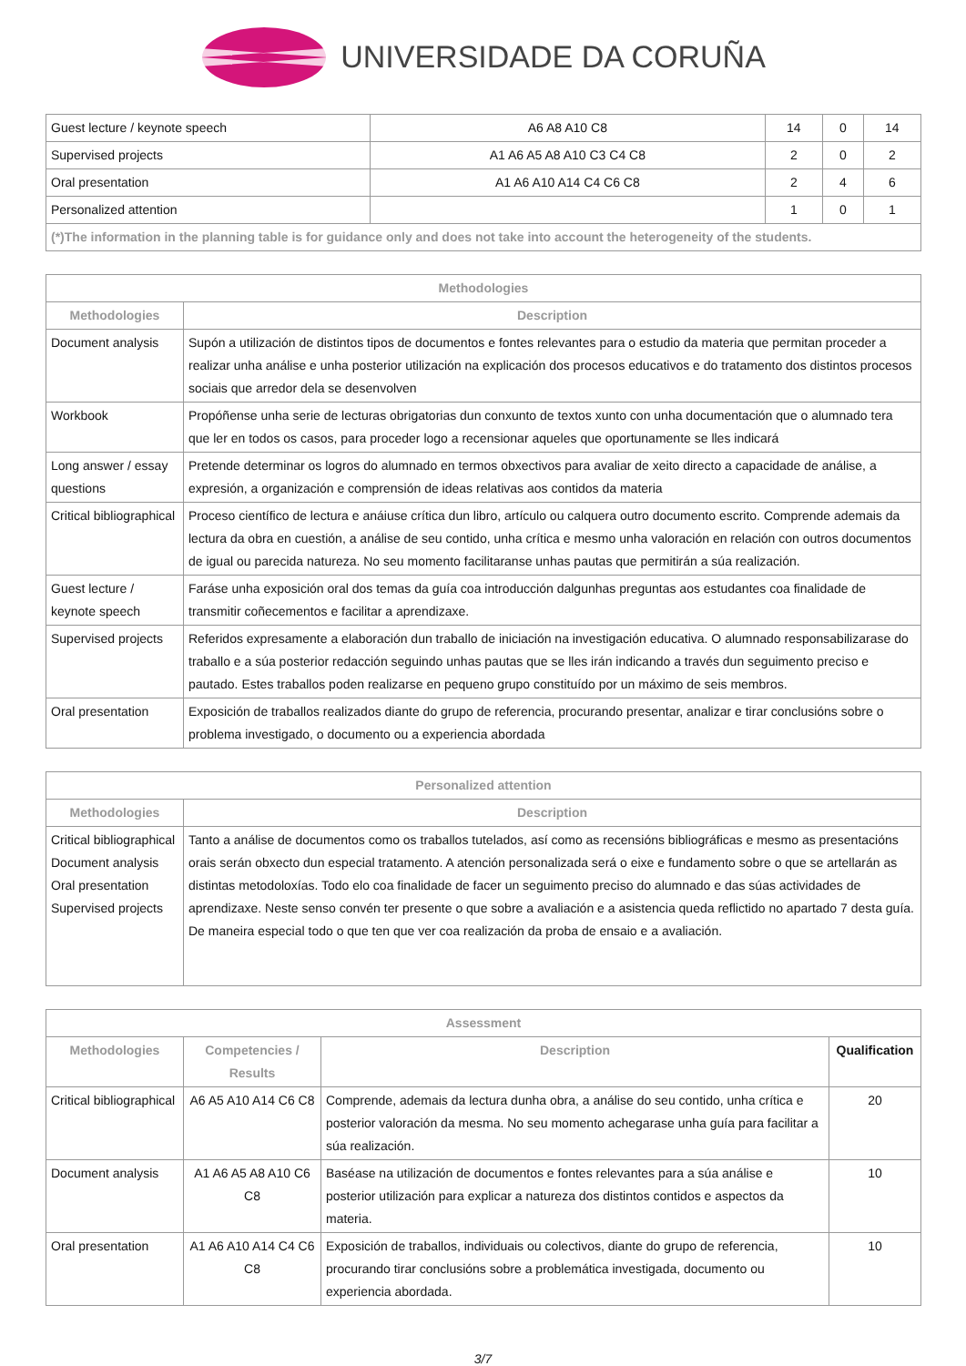UNIVERSIDADE DA CORUÑA
| Guest lecture / keynote speech | A6 A8 A10 C8 | 14 | 0 | 14 |
| Supervised projects | A1 A6 A5 A8 A10 C3 C4 C8 | 2 | 0 | 2 |
| Oral presentation | A1 A6 A10 A14 C4 C6 C8 | 2 | 4 | 6 |
| Personalized attention | | 1 | 0 | 1 |
| (*)The information in the planning table is for guidance only and does not take into account the heterogeneity of the students. | | | | |
| Methodologies | |
| --- | --- |
| Methodologies | Description |
| Document analysis | Supón a utilización de distintos tipos de documentos e fontes relevantes para o estudio da materia que permitan proceder a realizar unha análise e unha posterior utilización na explicación dos procesos educativos e do tratamento dos distintos procesos sociais que arredor dela se desenvolven |
| Workbook | Propóñense unha serie de lecturas obrigatorias dun conxunto de textos xunto con unha documentación que o alumnado tera que ler en todos os casos, para proceder logo a recensionar aqueles que oportunamente se lles indicará |
| Long answer / essay questions | Pretende determinar os logros do alumnado en termos obxectivos para avaliar de xeito directo a capacidade de análise, a expresión, a organización e comprensión de ideas relativas aos contidos da materia |
| Critical bibliographical | Proceso científico de lectura e anáiuse crítica dun libro, artículo ou calquera outro documento escrito. Comprende ademais da lectura da obra en cuestión, a análise de seu contido, unha crítica e mesmo unha valoración en relación con outros documentos de igual ou parecida natureza. No seu momento facilitaranse unhas pautas que permitirán a súa realización. |
| Guest lecture / keynote speech | Faráse unha exposición oral dos temas da guía coa introducción dalgunhas preguntas aos estudantes coa finalidade de transmitir coñecementos e facilitar a aprendizaxe. |
| Supervised projects | Referidos expresamente a elaboración dun traballo de iniciación na investigación educativa. O alumnado responsabilizarase do traballo e a súa posterior redacción seguindo unhas pautas que se lles irán indicando a través dun seguimento preciso e pautado. Estes traballos poden realizarse en pequeno grupo constituído por un máximo de seis membros. |
| Oral presentation | Exposición de traballos realizados diante do grupo de referencia, procurando presentar, analizar e tirar conclusións sobre o problema investigado, o documento ou a experiencia abordada |
| Personalized attention | |
| --- | --- |
| Methodologies | Description |
| Critical bibliographical Document analysis Oral presentation Supervised projects | Tanto a análise de documentos como os traballos tutelados, así como as recensións bibliográficas e mesmo as presentacións orais serán obxecto dun especial tratamento. A atención personalizada será o eixe e fundamento sobre o que se artellarán as distintas metodoloxías. Todo elo coa finalidade de facer un seguimento preciso do alumnado e das súas actividades de aprendizaxe. Neste senso convén ter presente o que sobre a avaliación e a asistencia queda reflictido no apartado 7 desta guía. De maneira especial todo o que ten que ver coa realización da proba de ensaio e a avaliación. |
| Assessment | | | |
| --- | --- | --- | --- |
| Methodologies | Competencies / Results | Description | Qualification |
| Critical bibliographical | A6 A5 A10 A14 C6 C8 | Comprende, ademais da lectura dunha obra, a análise do seu contido, unha crítica e posterior valoración da mesma. No seu momento achegarase unha guía para facilitar a súa realización. | 20 |
| Document analysis | A1 A6 A5 A8 A10 C6 C8 | Baséase na utilización de documentos e fontes relevantes para a súa análise e posterior utilización para explicar a natureza dos distintos contidos e aspectos da materia. | 10 |
| Oral presentation | A1 A6 A10 A14 C4 C6 C8 | Exposición de traballos, individuais ou colectivos, diante do grupo de referencia, procurando tirar conclusións sobre a problemática investigada, documento ou experiencia abordada. | 10 |
3/7